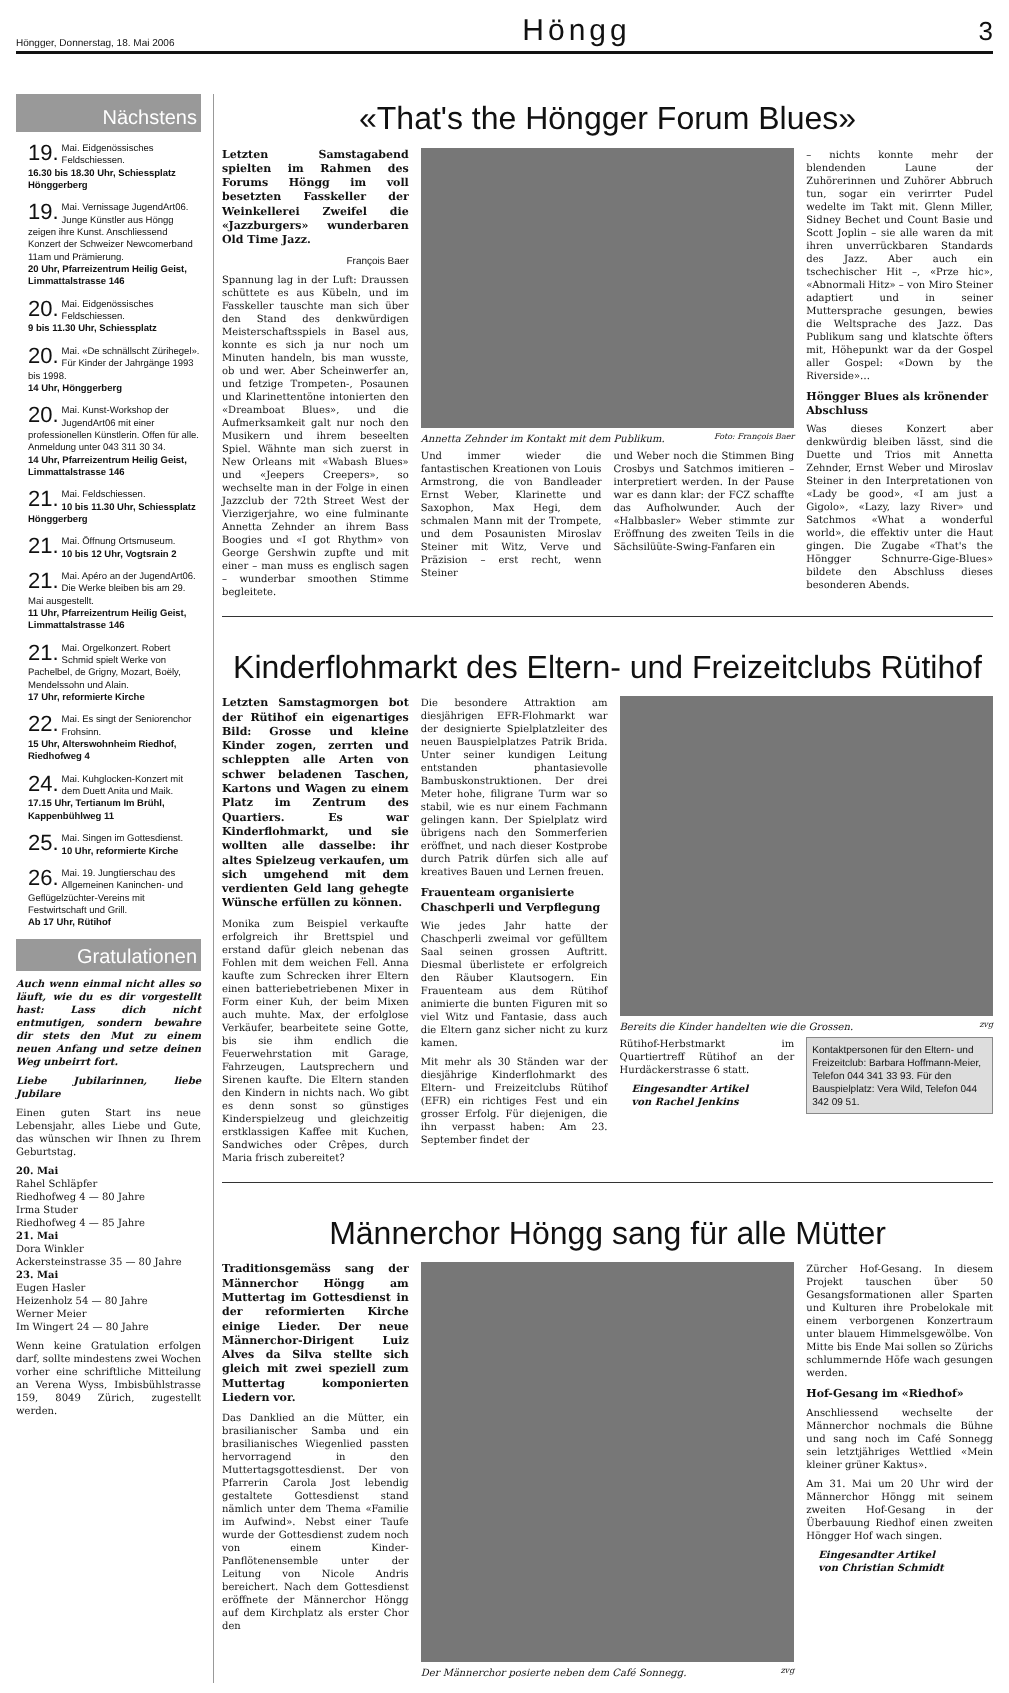Höngger, Donnerstag, 18. Mai 2006 Höngg 3
Nächstens
19. Mai. Eidgenössisches Feldschiessen.
16.30 bis 18.30 Uhr, Schiessplatz Hönggerberg
19. Mai. Vernissage JugendArt06. Junge Künstler aus Höngg zeigen ihre Kunst. Anschliessend Konzert der Schweizer Newcomerband 11am und Prämierung.
20 Uhr, Pfarreizentrum Heilig Geist, Limmattalstrasse 146
20. Mai. Eidgenössisches Feldschiessen.
9 bis 11.30 Uhr, Schiessplatz
20. Mai. «De schnällscht Zürihegel». Für Kinder der Jahrgänge 1993 bis 1998.
14 Uhr, Hönggerberg
20. Mai. Kunst-Workshop der JugendArt06 mit einer professionellen Künstlerin. Offen für alle. Anmeldung unter 043 311 30 34.
14 Uhr, Pfarreizentrum Heilig Geist, Limmattalstrasse 146
21. Mai. Feldschiessen.
10 bis 11.30 Uhr, Schiessplatz Hönggerberg
21. Mai. Öffnung Ortsmuseum.
10 bis 12 Uhr, Vogtsrain 2
21. Mai. Apéro an der JugendArt06. Die Werke bleiben bis am 29. Mai ausgestellt.
11 Uhr, Pfarreizentrum Heilig Geist, Limmattalstrasse 146
21. Mai. Orgelkonzert. Robert Schmid spielt Werke von Pachelbel, de Grigny, Mozart, Boëly, Mendelssohn und Alain.
17 Uhr, reformierte Kirche
22. Mai. Es singt der Seniorenchor Frohsinn.
15 Uhr, Alterswohnheim Riedhof, Riedhofweg 4
24. Mai. Kuhglocken-Konzert mit dem Duett Anita und Maik.
17.15 Uhr, Tertianum Im Brühl, Kappenbühlweg 11
25. Mai. Singen im Gottesdienst.
10 Uhr, reformierte Kirche
26. Mai. 19. Jungtierschau des Allgemeinen Kaninchen- und Geflügelzüchter-Vereins mit Festwirtschaft und Grill.
Ab 17 Uhr, Rütihof
Gratulationen
Auch wenn einmal nicht alles so läuft, wie du es dir vorgestellt hast: Lass dich nicht entmutigen, sondern bewahre dir stets den Mut zu einem neuen Anfang und setze deinen Weg unbeirrt fort.
Liebe Jubilarinnen, liebe Jubilare
Einen guten Start ins neue Lebensjahr, alles Liebe und Gute, das wünschen wir Ihnen zu Ihrem Geburtstag.
20. Mai
Rahel Schläpfer
Riedhofweg 4 — 80 Jahre
Irma Studer
Riedhofweg 4 — 85 Jahre
21. Mai
Dora Winkler
Ackersteinstrasse 35 — 80 Jahre
23. Mai
Eugen Hasler
Heizenholz 54 — 80 Jahre
Werner Meier
Im Wingert 24 — 80 Jahre
Wenn keine Gratulation erfolgen darf, sollte mindestens zwei Wochen vorher eine schriftliche Mitteilung an Verena Wyss, Imbisbühlstrasse 159, 8049 Zürich, zugestellt werden.
«That's the Höngger Forum Blues»
Letzten Samstagabend spielten im Rahmen des Forums Höngg im voll besetzten Fasskeller der Weinkellerei Zweifel die «Jazzburgers» wunderbaren Old Time Jazz.
François Baer
Spannung lag in der Luft: Draussen schüttete es aus Kübeln, und im Fasskeller tauschte man sich über den Stand des denkwürdigen Meisterschaftsspiels in Basel aus, konnte es sich ja nur noch um Minuten handeln, bis man wusste, ob und wer. Aber Scheinwerfer an, und fetzige Trompeten-, Posaunen und Klarinettentöne intonierten den «Dreamboat Blues», und die Aufmerksamkeit galt nur noch den Musikern und ihrem beseelten Spiel. Wähnte man sich zuerst in New Orleans mit «Wabash Blues» und «Jeepers Creepers», so wechselte man in der Folge in einen Jazzclub der 72th Street West der Vierzigerjahre, wo eine fulminante Annetta Zehnder an ihrem Bass Boogies und «I got Rhythm» von George Gershwin zupfte und mit einer – man muss es englisch sagen – wunderbar smoothen Stimme begleitete.
Annetta Zehnder im Kontakt mit dem Publikum. Foto: François Baer
Und immer wieder die fantastischen Kreationen von Louis Armstrong, die von Bandleader Ernst Weber, Klarinette und Saxophon, Max Hegi, dem schmalen Mann mit der Trompete, und dem Posaunisten Miroslav Steiner mit Witz, Verve und Präzision – erst recht, wenn Steiner
und Weber noch die Stimmen Bing Crosbys und Satchmos imitieren – interpretiert werden. In der Pause war es dann klar: der FCZ schaffte das Aufholwunder. Auch der «Halbbasler» Weber stimmte zur Eröffnung des zweiten Teils in die Sächsilüüte-Swing-Fanfaren ein
– nichts konnte mehr der blendenden Laune der Zuhörerinnen und Zuhörer Abbruch tun, sogar ein verirrter Pudel wedelte im Takt mit. Glenn Miller, Sidney Bechet und Count Basie und Scott Joplin – sie alle waren da mit ihren unverrückbaren Standards des Jazz. Aber auch ein tschechischer Hit –, «Prze hic», «Abnormali Hitz» – von Miro Steiner adaptiert und in seiner Muttersprache gesungen, bewies die Weltsprache des Jazz. Das Publikum sang und klatschte öfters mit, Höhepunkt war da der Gospel aller Gospel: «Down by the Riverside»…
Höngger Blues als krönender Abschluss
Was dieses Konzert aber denkwürdig bleiben lässt, sind die Duette und Trios mit Annetta Zehnder, Ernst Weber und Miroslav Steiner in den Interpretationen von «Lady be good», «I am just a Gigolo», «Lazy, lazy River» und Satchmos «What a wonderful world», die effektiv unter die Haut gingen. Die Zugabe «That's the Höngger Schnurre-Gige-Blues» bildete den Abschluss dieses besonderen Abends.
Kinderflohmarkt des Eltern- und Freizeitclubs Rütihof
Letzten Samstagmorgen bot der Rütihof ein eigenartiges Bild: Grosse und kleine Kinder zogen, zerrten und schleppten alle Arten von schwer beladenen Taschen, Kartons und Wagen zu einem Platz im Zentrum des Quartiers. Es war Kinderflohmarkt, und sie wollten alle dasselbe: ihr altes Spielzeug verkaufen, um sich umgehend mit dem verdienten Geld lang gehegte Wünsche erfüllen zu können.
Monika zum Beispiel verkaufte erfolgreich ihr Brettspiel und erstand dafür gleich nebenan das Fohlen mit dem weichen Fell. Anna kaufte zum Schrecken ihrer Eltern einen batteriebetriebenen Mixer in Form einer Kuh, der beim Mixen auch muhte. Max, der erfolglose Verkäufer, bearbeitete seine Gotte, bis sie ihm endlich die Feuerwehrstation mit Garage, Fahrzeugen, Lautsprechern und Sirenen kaufte. Die Eltern standen den Kindern in nichts nach. Wo gibt es denn sonst so günstiges Kinderspielzeug und gleichzeitig erstklassigen Kaffee mit Kuchen, Sandwiches oder Crêpes, durch Maria frisch zubereitet?
Die besondere Attraktion am diesjährigen EFR-Flohmarkt war der designierte Spielplatzleiter des neuen Bauspielplatzes Patrik Brida. Unter seiner kundigen Leitung entstanden phantasievolle Bambuskonstruktionen. Der drei Meter hohe, filigrane Turm war so stabil, wie es nur einem Fachmann gelingen kann. Der Spielplatz wird übrigens nach den Sommerferien eröffnet, und nach dieser Kostprobe durch Patrik dürfen sich alle auf kreatives Bauen und Lernen freuen.
Frauenteam organisierte Chaschperli und Verpflegung
Wie jedes Jahr hatte der Chaschperli zweimal vor gefülltem Saal seinen grossen Auftritt. Diesmal überlistete er erfolgreich den Räuber Klautsogern. Ein Frauenteam aus dem Rütihof animierte die bunten Figuren mit so viel Witz und Fantasie, dass auch die Eltern ganz sicher nicht zu kurz kamen.
Mit mehr als 30 Ständen war der diesjährige Kinderflohmarkt des Eltern- und Freizeitclubs Rütihof (EFR) ein richtiges Fest und ein grosser Erfolg. Für diejenigen, die ihn verpasst haben: Am 23. September findet der
Bereits die Kinder handelten wie die Grossen. zvg
Rütihof-Herbstmarkt im Quartiertreff Rütihof an der Hurdäckerstrasse 6 statt.
Eingesandter Artikel
von Rachel Jenkins
Kontaktpersonen für den Eltern- und Freizeitclub: Barbara Hoffmann-Meier, Telefon 044 341 33 93. Für den Bauspielplatz: Vera Wild, Telefon 044 342 09 51.
Männerchor Höngg sang für alle Mütter
Traditionsgemäss sang der Männerchor Höngg am Muttertag im Gottesdienst in der reformierten Kirche einige Lieder. Der neue Männerchor-Dirigent Luiz Alves da Silva stellte sich gleich mit zwei speziell zum Muttertag komponierten Liedern vor.
Das Danklied an die Mütter, ein brasilianischer Samba und ein brasilianisches Wiegenlied passten hervorragend in den Muttertagsgottesdienst. Der von Pfarrerin Carola Jost lebendig gestaltete Gottesdienst stand nämlich unter dem Thema «Familie im Aufwind». Nebst einer Taufe wurde der Gottesdienst zudem noch von einem Kinder-Panflötenensemble unter der Leitung von Nicole Andris bereichert. Nach dem Gottesdienst eröffnete der Männerchor Höngg auf dem Kirchplatz als erster Chor den
Der Männerchor posierte neben dem Café Sonnegg. zvg
Zürcher Hof-Gesang. In diesem Projekt tauschen über 50 Gesangsformationen aller Sparten und Kulturen ihre Probelokale mit einem verborgenen Konzertraum unter blauem Himmelsgewölbe. Von Mitte bis Ende Mai sollen so Zürichs schlummernde Höfe wach gesungen werden.
Hof-Gesang im «Riedhof»
Anschliessend wechselte der Männerchor nochmals die Bühne und sang noch im Café Sonnegg sein letztjähriges Wettlied «Mein kleiner grüner Kaktus».
Am 31. Mai um 20 Uhr wird der Männerchor Höngg mit seinem zweiten Hof-Gesang in der Überbauung Riedhof einen zweiten Höngger Hof wach singen.
Eingesandter Artikel
von Christian Schmidt